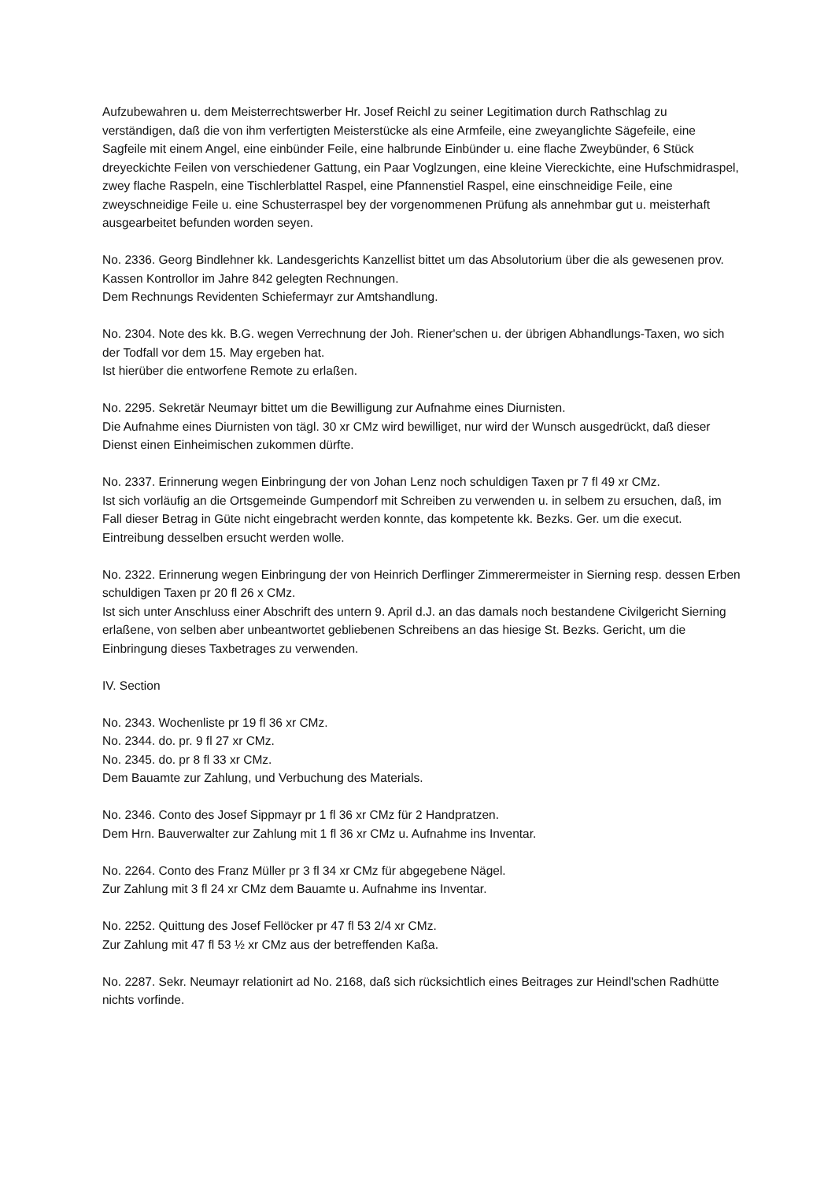Aufzubewahren u. dem Meisterrechtswerber Hr. Josef Reichl zu seiner Legitimation durch Rathschlag zu verständigen, daß die von ihm verfertigten Meisterstücke als eine Armfeile, eine zweyanglichte Sägefeile, eine Sagfeile mit einem Angel, eine einbünder Feile, eine halbrunde Einbünder u. eine flache Zweybünder, 6 Stück dreyeckichte Feilen von verschiedener Gattung, ein Paar Voglzungen, eine kleine Viereckichte, eine Hufschmidraspel, zwey flache Raspeln, eine Tischlerblattel Raspel, eine Pfannenstiel Raspel, eine einschneidige Feile, eine zweyschneidige Feile u. eine Schusterraspel bey der vorgenommenen Prüfung als annehmbar gut u. meisterhaft ausgearbeitet befunden worden seyen.
No. 2336. Georg Bindlehner kk. Landesgerichts Kanzellist bittet um das Absolutorium über die als gewesenen prov. Kassen Kontrollor im Jahre 842 gelegten Rechnungen.
Dem Rechnungs Revidenten Schiefermayr zur Amtshandlung.
No. 2304. Note des kk. B.G. wegen Verrechnung der Joh. Riener'schen u. der übrigen Abhandlungs-Taxen, wo sich der Todfall vor dem 15. May ergeben hat.
Ist hierüber die entworfene Remote zu erlaßen.
No. 2295. Sekretär Neumayr bittet um die Bewilligung zur Aufnahme eines Diurnisten.
Die Aufnahme eines Diurnisten von tägl. 30 xr CMz wird bewilliget, nur wird der Wunsch ausgedrückt, daß dieser Dienst einen Einheimischen zukommen dürfte.
No. 2337. Erinnerung wegen Einbringung der von Johan Lenz noch schuldigen Taxen pr 7 fl 49 xr CMz.
Ist sich vorläufig an die Ortsgemeinde Gumpendorf mit Schreiben zu verwenden u. in selbem zu ersuchen, daß, im Fall dieser Betrag in Güte nicht eingebracht werden konnte, das kompetente kk. Bezks. Ger. um die execut. Eintreibung desselben ersucht werden wolle.
No. 2322. Erinnerung wegen Einbringung der von Heinrich Derflinger Zimmerermeister in Sierning resp. dessen Erben schuldigen Taxen pr 20 fl 26 x CMz.
Ist sich unter Anschluss einer Abschrift des untern 9. April d.J. an das damals noch bestandene Civilgericht Sierning erlaßene, von selben aber unbeantwortet gebliebenen Schreibens an das hiesige St. Bezks. Gericht, um die Einbringung dieses Taxbetrages zu verwenden.
IV. Section
No. 2343. Wochenliste pr 19 fl 36 xr CMz.
No. 2344. do. pr. 9 fl 27 xr CMz.
No. 2345. do. pr 8 fl 33 xr CMz.
Dem Bauamte zur Zahlung, und Verbuchung des Materials.
No. 2346. Conto des Josef Sippmayr pr 1 fl 36 xr CMz für 2 Handpratzen.
Dem Hrn. Bauverwalter zur Zahlung mit 1 fl 36 xr CMz u. Aufnahme ins Inventar.
No. 2264. Conto des Franz Müller pr 3 fl 34 xr CMz für abgegebene Nägel.
Zur Zahlung mit 3 fl 24 xr CMz dem Bauamte u. Aufnahme ins Inventar.
No. 2252. Quittung des Josef Fellöcker pr 47 fl 53 2/4 xr CMz.
Zur Zahlung mit 47 fl 53 ½ xr CMz aus der betreffenden Kaßa.
No. 2287. Sekr. Neumayr relationirt ad No. 2168, daß sich rücksichtlich eines Beitrages zur Heindl'schen Radhütte nichts vorfinde.